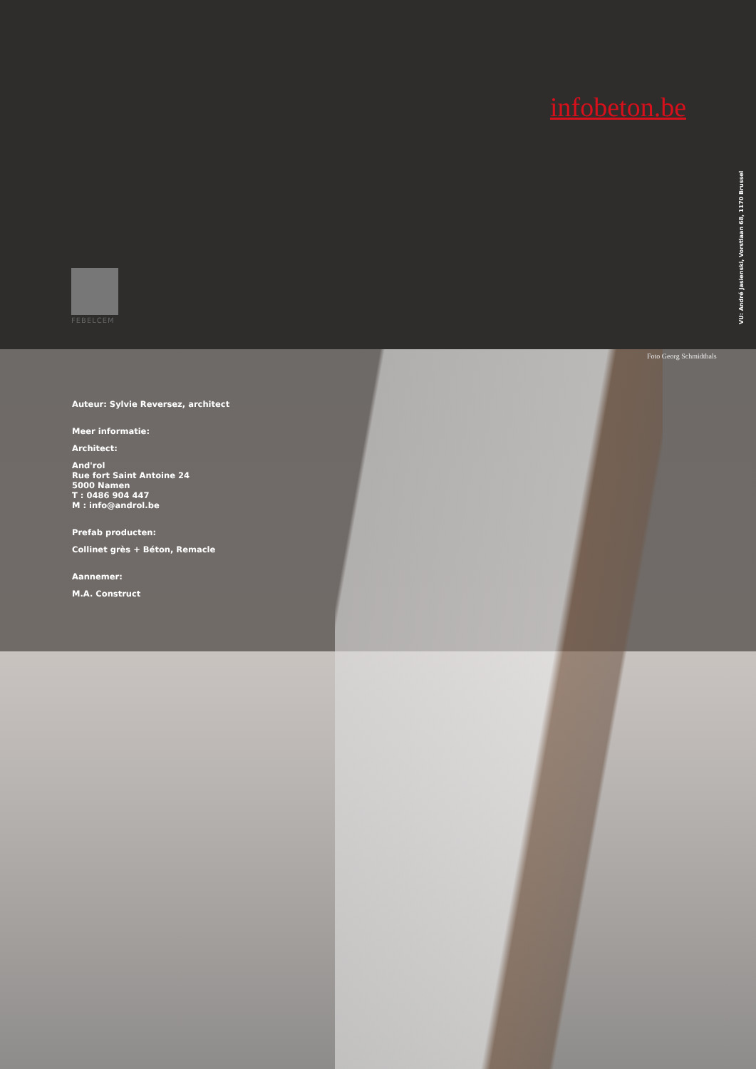infobeton.be
FEBELCEM
VU: André Jasienski, Vorstlaan 68, 1170 Brussel
Foto Georg Schmidthals
Auteur: Sylvie Reversez, architect
Meer informatie:
Architect:
And'rol
Rue fort Saint Antoine 24
5000 Namen
T : 0486 904 447
M : info@androl.be
Prefab producten:
Collinet grès + Béton, Remacle
Aannemer:
M.A. Construct